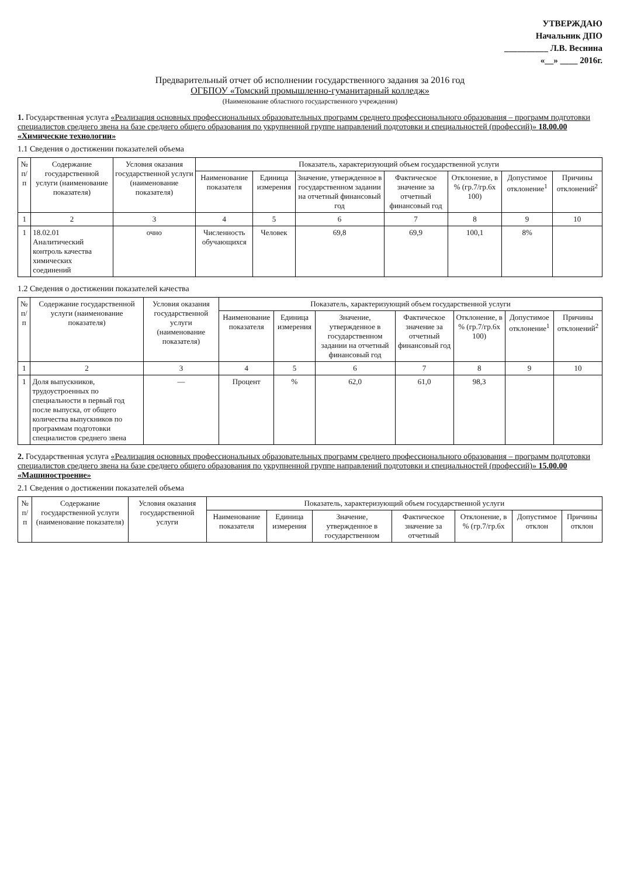УТВЕРЖДАЮ
Начальник ДПО
__________ Л.В. Веснина
«__» ____ 2016г.
Предварительный отчет об исполнении государственного задания за 2016 год
ОГБПОУ «Томский промышленно-гуманитарный колледж»
(Наименование областного государственного учреждения)
1. Государственная услуга «Реализация основных профессиональных образовательных программ среднего профессионального образования – программ подготовки специалистов среднего звена на базе среднего общего образования по укрупненной группе направлений подготовки и специальностей (профессий)» 18.00.00 «Химические технологии»
1.1 Сведения о достижении показателей объема
| № п/п | Содержание государственной услуги (наименование показателя) | Условия оказания государственной услуги (наименование показателя) | Показатель, характеризующий объем государственной услуги | | | | | | |
| --- | --- | --- | --- | --- | --- | --- | --- | --- | --- |
| | | | Наименование показателя | Единица измерения | Значение, утвержденное в государственном задании на отчетный финансовый год | Фактическое значение за отчетный финансовый год | Отклонение, в % (гр.7/гр.6х 100) | Допустимое отклонение<sup>1</sup> | Причины отклонений<sup>2</sup> |
| 1 | 2 | 3 | 4 | 5 | 6 | 7 | 8 | 9 | 10 |
| 1 | 18.02.01 Аналитический контроль качества химических соединений | очно | Численность обучающихся | Человек | 69,8 | 69,9 | 100,1 | 8% | |
1.2 Сведения о достижении показателей качества
| № п/п | Содержание государственной услуги (наименование показателя) | Условия оказания государственной услуги (наименование показателя) | Показатель, характеризующий объем государственной услуги | | | | | | |
| --- | --- | --- | --- | --- | --- | --- | --- | --- | --- |
| | | | Наименование показателя | Единица измерения | Значение, утвержденное в государственном задании на отчетный финансовый год | Фактическое значение за отчетный финансовый год | Отклонение, в % (гр.7/гр.6х 100) | Допустимое отклонение<sup>1</sup> | Причины отклонений<sup>2</sup> |
| 1 | 2 | 3 | 4 | 5 | 6 | 7 | 8 | 9 | 10 |
| 1 | Доля выпускников, трудоустроенных по специальности в первый год после выпуска, от общего количества выпускников по программам подготовки специалистов среднего звена | — | Процент | % | 62,0 | 61,0 | 98,3 | | |
2. Государственная услуга «Реализация основных профессиональных образовательных программ среднего профессионального образования – программ подготовки специалистов среднего звена на базе среднего общего образования по укрупненной группе направлений подготовки и специальностей (профессий)» 15.00.00 «Машиностроение»
2.1 Сведения о достижении показателей объема
| № п/п | Содержание государственной услуги (наименование показателя) | Условия оказания государственной услуги | Показатель, характеризующий объем государственной услуги | | | | | | |
| --- | --- | --- | --- | --- | --- | --- | --- | --- | --- |
| | | | Наименование показателя | Единица измерения | Значение, утвержденное в государственном | Фактическое значение за отчетный | Отклонение, в % (гр.7/гр.6х | Допустимое отклон | Причины отклон |